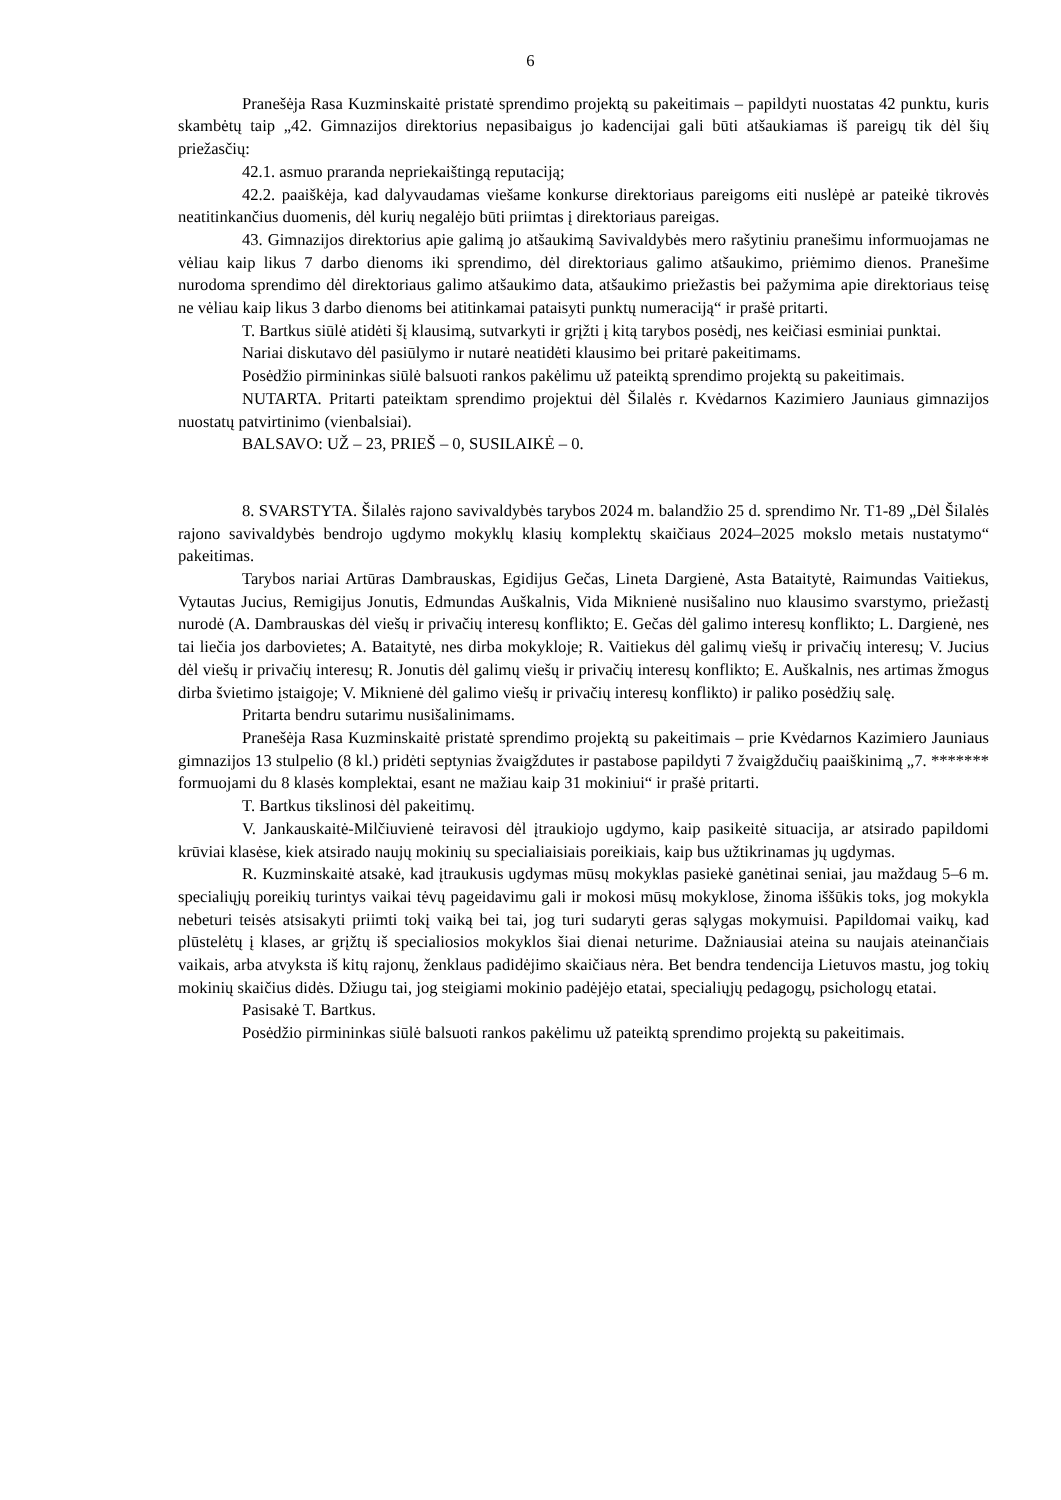6
Pranešėja Rasa Kuzminskaitė pristatė sprendimo projektą su pakeitimais – papildyti nuostatas 42 punktu, kuris skambėtų taip „42. Gimnazijos direktorius nepasibaigus jo kadencijai gali būti atšaukiamas iš pareigų tik dėl šių priežasčių:
42.1. asmuo praranda nepriekaištingą reputaciją;
42.2. paaiškėja, kad dalyvaudamas viešame konkurse direktoriaus pareigoms eiti nuslėpė ar pateikė tikrovės neatitinkančius duomenis, dėl kurių negalėjo būti priimtas į direktoriaus pareigas.
43. Gimnazijos direktorius apie galimą jo atšaukimą Savivaldybės mero rašytiniu pranešimu informuojamas ne vėliau kaip likus 7 darbo dienoms iki sprendimo, dėl direktoriaus galimo atšaukimo, priėmimo dienos. Pranešime nurodoma sprendimo dėl direktoriaus galimo atšaukimo data, atšaukimo priežastis bei pažymima apie direktoriaus teisę ne vėliau kaip likus 3 darbo dienoms bei atitinkamai pataisyti punktų numeraciją“ ir prašė pritarti.
T. Bartkus siūlė atidėti šį klausimą, sutvarkyti ir grįžti į kitą tarybos posėdį, nes keičiasi esminiai punktai.
Nariai diskutavo dėl pasiūlymo ir nutarė neatidėti klausimo bei pritarė pakeitimams.
Posėdžio pirmininkas siūlė balsuoti rankos pakėlimu už pateiktą sprendimo projektą su pakeitimais.
NUTARTA. Pritarti pateiktam sprendimo projektui dėl Šilalės r. Kvėdarnos Kazimiero Jauniaus gimnazijos nuostatų patvirtinimo (vienbalsiai).
BALSAVO: UŽ – 23, PRIEŠ – 0, SUSILAIKĖ – 0.
8. SVARSTYTA. Šilalės rajono savivaldybės tarybos 2024 m. balandžio 25 d. sprendimo Nr. T1-89 „Dėl Šilalės rajono savivaldybės bendrojo ugdymo mokyklų klasių komplektų skaičiaus 2024–2025 mokslo metais nustatymo“ pakeitimas.
Tarybos nariai Artūras Dambrauskas, Egidijus Gečas, Lineta Dargienė, Asta Bataitytė, Raimundas Vaitiekus, Vytautas Jucius, Remigijus Jonutis, Edmundas Auškalnis, Vida Miknienė nusišalino nuo klausimo svarstymo, priežastį nurodė (A. Dambrauskas dėl viešų ir privačių interesų konflikto; E. Gečas dėl galimo interesų konflikto; L. Dargienė, nes tai liečia jos darbovietes; A. Bataitytė, nes dirba mokykloje; R. Vaitiekus dėl galimų viešų ir privačių interesų; V. Jucius dėl viešų ir privačių interesų; R. Jonutis dėl galimų viešų ir privačių interesų konflikto; E. Auškalnis, nes artimas žmogus dirba švietimo įstaigoje; V. Miknienė dėl galimo viešų ir privačių interesų konflikto) ir paliko posėdžių salę.
Pritarta bendru sutarimu nusišalinimams.
Pranešėja Rasa Kuzminskaitė pristatė sprendimo projektą su pakeitimais – prie Kvėdarnos Kazimiero Jauniaus gimnazijos 13 stulpelio (8 kl.) pridėti septynias žvaigždutes ir pastabose papildyti 7 žvaigždučių paaiškinimą „7. ******* formuojami du 8 klasės komplektai, esant ne mažiau kaip 31 mokiniui“ ir prašė pritarti.
T. Bartkus tikslinosi dėl pakeitimų.
V. Jankauskaitė-Milčiuvienė teiravosi dėl įtraukiojo ugdymo, kaip pasikeitė situacija, ar atsirado papildomi krūviai klasėse, kiek atsirado naujų mokinių su specialiaisiais poreikiais, kaip bus užtikrinamas jų ugdymas.
R. Kuzminskaitė atsakė, kad įtraukusis ugdymas mūsų mokyklas pasiekė ganėtinai seniai, jau maždaug 5–6 m. specialiųjų poreikių turintys vaikai tėvų pageidavimu gali ir mokosi mūsų mokyklose, žinoma iššūkis toks, jog mokykla nebeturi teisės atsisakyti priimti tokį vaiką bei tai, jog turi sudaryti geras sąlygas mokymuisi. Papildomai vaikų, kad plūstelėtų į klases, ar grįžtų iš specialiosios mokyklos šiai dienai neturime. Dažniausiai ateina su naujais ateinančiais vaikais, arba atvyksta iš kitų rajonų, ženklaus padidėjimo skaičiaus nėra. Bet bendra tendencija Lietuvos mastu, jog tokių mokinių skaičius didės. Džiugu tai, jog steigiami mokinio padėjėjo etatai, specialiųjų pedagogų, psichologų etatai.
Pasisakė T. Bartkus.
Posėdžio pirmininkas siūlė balsuoti rankos pakėlimu už pateiktą sprendimo projektą su pakeitimais.